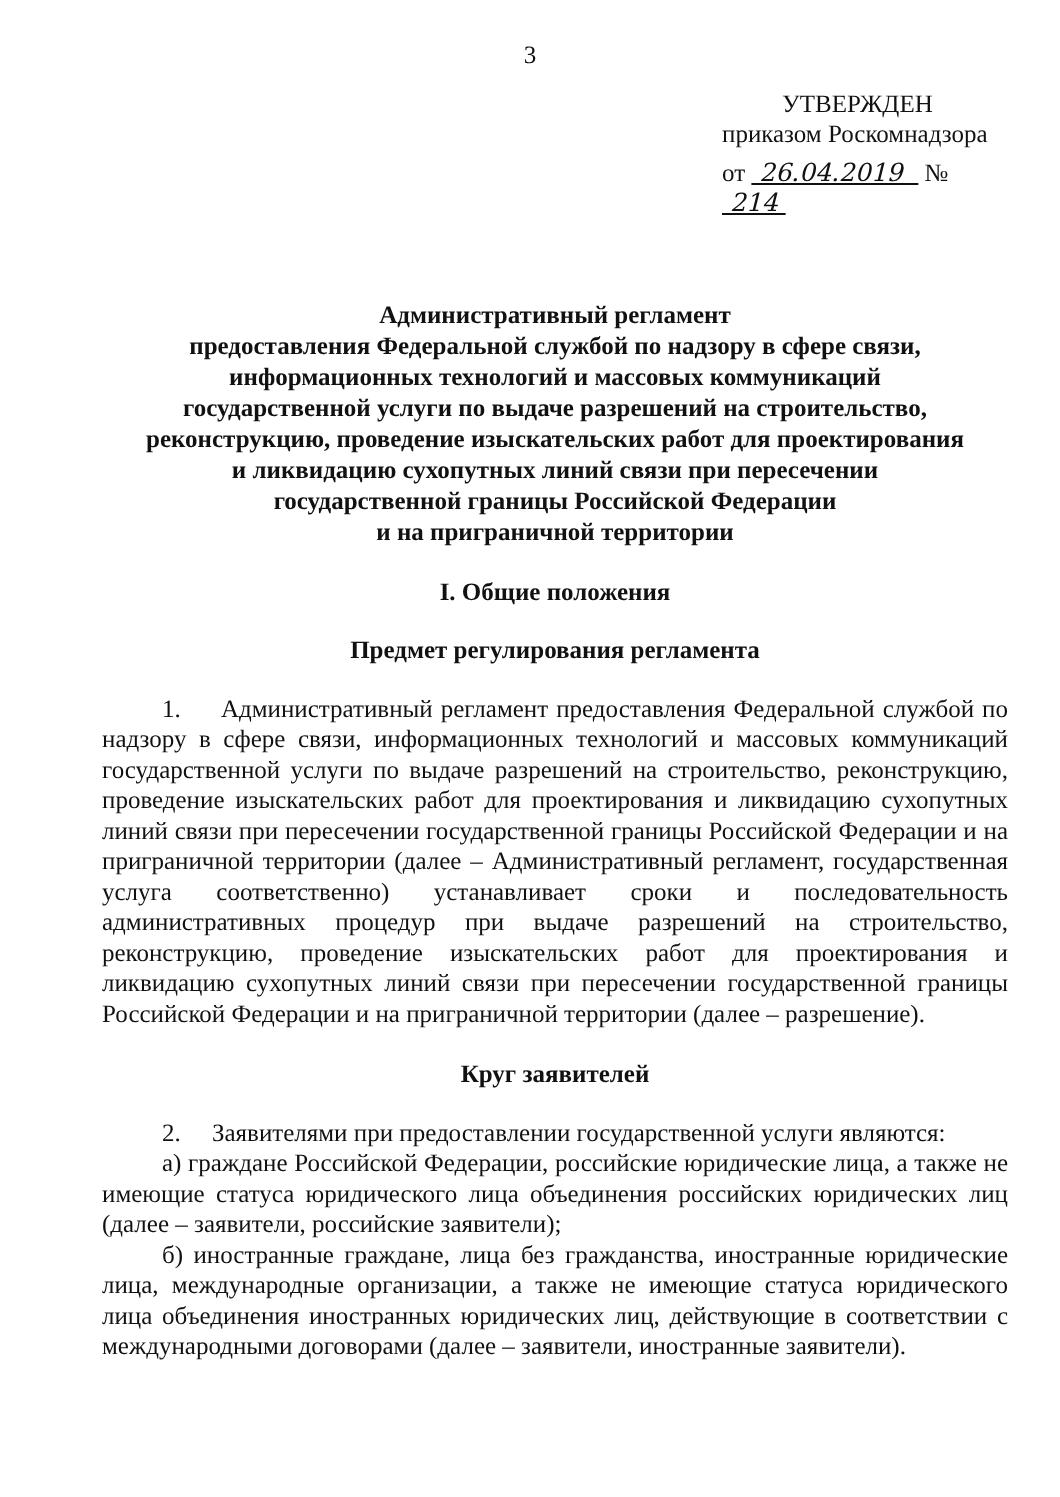3
УТВЕРЖДЕН
приказом Роскомнадзора
от 26.04.2019 № 214
Административный регламент
предоставления Федеральной службой по надзору в сфере связи,
информационных технологий и массовых коммуникаций
государственной услуги по выдаче разрешений на строительство,
реконструкцию, проведение изыскательских работ для проектирования
и ликвидацию сухопутных линий связи при пересечении
государственной границы Российской Федерации
и на приграничной территории
I. Общие положения
Предмет регулирования регламента
1. Административный регламент предоставления Федеральной службой по надзору в сфере связи, информационных технологий и массовых коммуникаций государственной услуги по выдаче разрешений на строительство, реконструкцию, проведение изыскательских работ для проектирования и ликвидацию сухопутных линий связи при пересечении государственной границы Российской Федерации и на приграничной территории (далее – Административный регламент, государственная услуга соответственно) устанавливает сроки и последовательность административных процедур при выдаче разрешений на строительство, реконструкцию, проведение изыскательских работ для проектирования и ликвидацию сухопутных линий связи при пересечении государственной границы Российской Федерации и на приграничной территории (далее – разрешение).
Круг заявителей
2. Заявителями при предоставлении государственной услуги являются:
а) граждане Российской Федерации, российские юридические лица, а также не имеющие статуса юридического лица объединения российских юридических лиц (далее – заявители, российские заявители);
б) иностранные граждане, лица без гражданства, иностранные юридические лица, международные организации, а также не имеющие статуса юридического лица объединения иностранных юридических лиц, действующие в соответствии с международными договорами (далее – заявители, иностранные заявители).